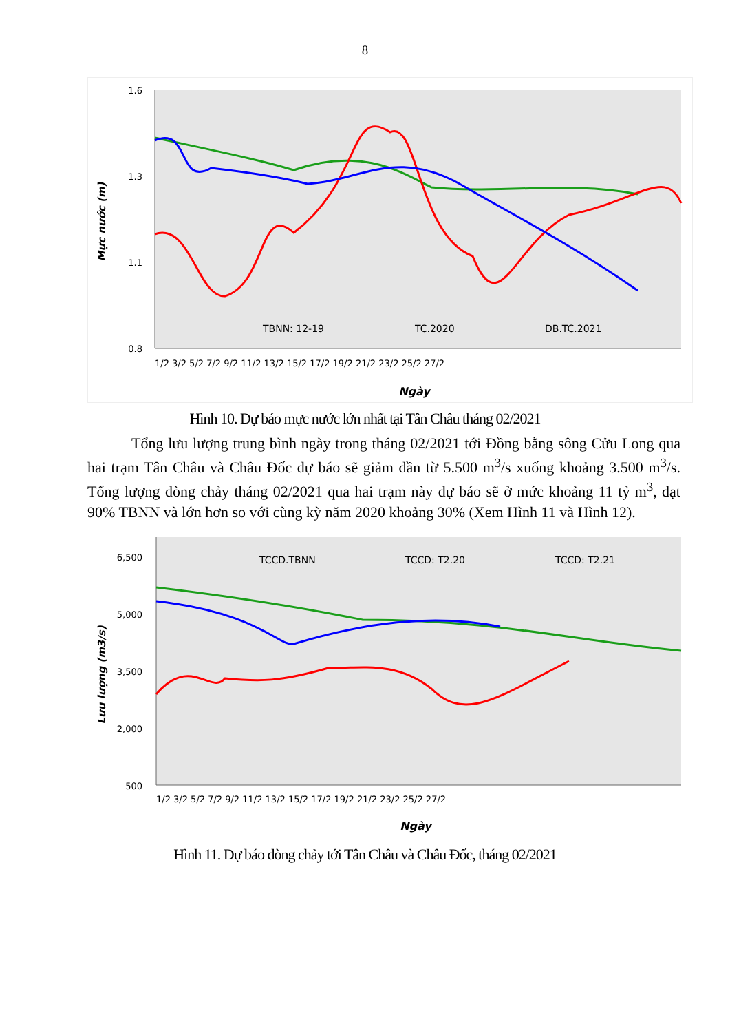8
1.6
1.3
1.1
0.8
Mực nước (m)
TBNN: 12-19
TC.2020
DB.TC.2021
1/2 3/2 5/2 7/2 9/2 11/2 13/2 15/2 17/2 19/2 21/2 23/2 25/2 27/2
Ngày
Hình 10. Dự báo mực nước lớn nhất tại Tân Châu tháng 02/2021
Tổng lưu lượng trung bình ngày trong tháng 02/2021 tới Đồng bằng sông Cửu Long qua hai trạm Tân Châu và Châu Đốc dự báo sẽ giảm dần từ 5.500 m<sup>3</sup>/s xuống khoảng 3.500 m<sup>3</sup>/s. Tổng lượng dòng chảy tháng 02/2021 qua hai trạm này dự báo sẽ ở mức khoảng 11 tỷ m<sup>3</sup>, đạt 90% TBNN và lớn hơn so với cùng kỳ năm 2020 khoảng 30% (Xem Hình 11 và Hình 12).
6,500
5,000
3,500
2,000
500
Lưu lượng (m3/s)
TCCD.TBNN
TCCD: T2.20
TCCD: T2.21
1/2 3/2 5/2 7/2 9/2 11/2 13/2 15/2 17/2 19/2 21/2 23/2 25/2 27/2
Ngày
Hình 11. Dự báo dòng chảy tới Tân Châu và Châu Đốc, tháng 02/2021